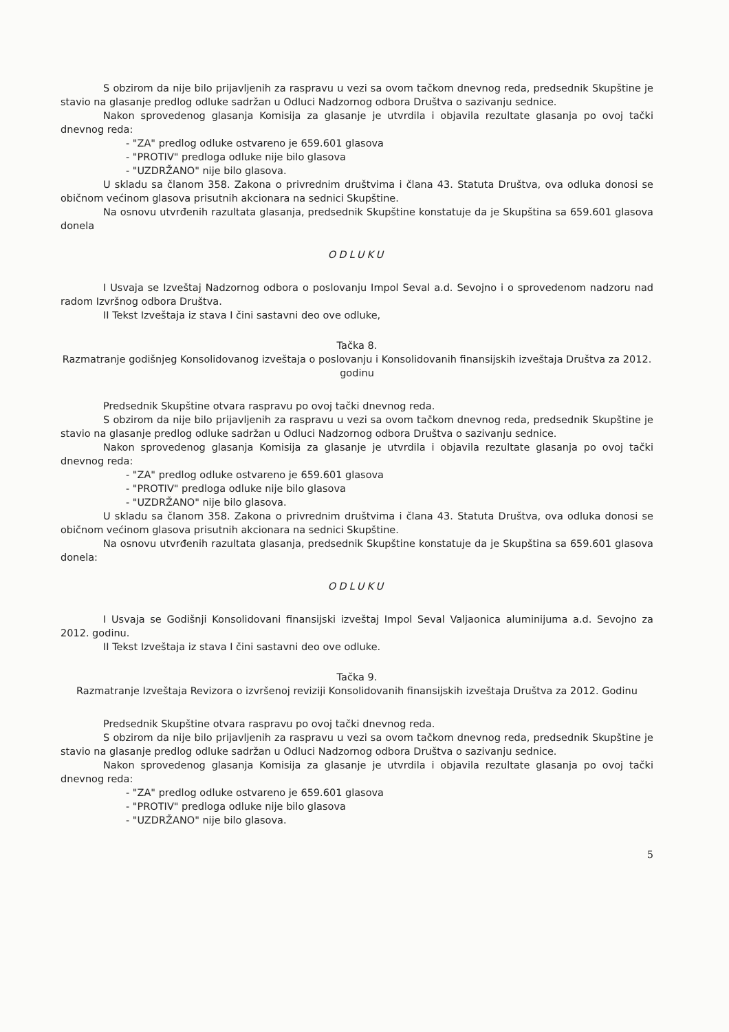S obzirom da nije bilo prijavljenih za raspravu u vezi sa ovom tačkom dnevnog reda, predsednik Skupštine je stavio na glasanje predlog odluke sadržan u Odluci Nadzornog odbora Društva o sazivanju sednice.
Nakon sprovedenog glasanja Komisija za glasanje je utvrdila i objavila rezultate glasanja po ovoj tački dnevnog reda:
- "ZA" predlog odluke ostvareno je 659.601 glasova
- "PROTIV" predloga odluke nije bilo glasova
- "UZDRŽANO" nije bilo glasova.
U skladu sa članom 358. Zakona o privrednim društvima i člana 43. Statuta Društva, ova odluka donosi se običnom većinom glasova prisutnih akcionara na sednici Skupštine.
Na osnovu utvrđenih razultata glasanja, predsednik Skupštine konstatuje da je Skupština sa 659.601 glasova donela
ODLUKU
I Usvaja se Izveštaj Nadzornog odbora o poslovanju Impol Seval a.d. Sevojno i o sprovedenom nadzoru nad radom Izvršnog odbora Društva.
II Tekst Izveštaja iz stava I čini sastavni deo ove odluke,
Tačka 8.
Razmatranje godišnjeg Konsolidovanog izveštaja o poslovanju i Konsolidovanih finansijskih izveštaja Društva za 2012. godinu
Predsednik Skupštine otvara raspravu po ovoj tački dnevnog reda.
S obzirom da nije bilo prijavljenih za raspravu u vezi sa ovom tačkom dnevnog reda, predsednik Skupštine je stavio na glasanje predlog odluke sadržan u Odluci Nadzornog odbora Društva o sazivanju sednice.
Nakon sprovedenog glasanja Komisija za glasanje je utvrdila i objavila rezultate glasanja po ovoj tački dnevnog reda:
- "ZA" predlog odluke ostvareno je 659.601 glasova
- "PROTIV" predloga odluke nije bilo glasova
- "UZDRŽANO" nije bilo glasova.
U skladu sa članom 358. Zakona o privrednim društvima i člana 43. Statuta Društva, ova odluka donosi se običnom većinom glasova prisutnih akcionara na sednici Skupštine.
Na osnovu utvrđenih razultata glasanja, predsednik Skupštine konstatuje da je Skupština sa 659.601 glasova donela:
ODLUKU
I Usvaja se Godišnji Konsolidovani finansijski izveštaj Impol Seval Valjaonica aluminijuma a.d. Sevojno za 2012. godinu.
II Tekst Izveštaja iz stava I čini sastavni deo ove odluke.
Tačka 9.
Razmatranje Izveštaja Revizora o izvršenoj reviziji Konsolidovanih finansijskih izveštaja Društva za 2012. Godinu
Predsednik Skupštine otvara raspravu po ovoj tački dnevnog reda.
S obzirom da nije bilo prijavljenih za raspravu u vezi sa ovom tačkom dnevnog reda, predsednik Skupštine je stavio na glasanje predlog odluke sadržan u Odluci Nadzornog odbora Društva o sazivanju sednice.
Nakon sprovedenog glasanja Komisija za glasanje je utvrdila i objavila rezultate glasanja po ovoj tački dnevnog reda:
- "ZA" predlog odluke ostvareno je 659.601 glasova
- "PROTIV" predloga odluke nije bilo glasova
- "UZDRŽANO" nije bilo glasova.
5